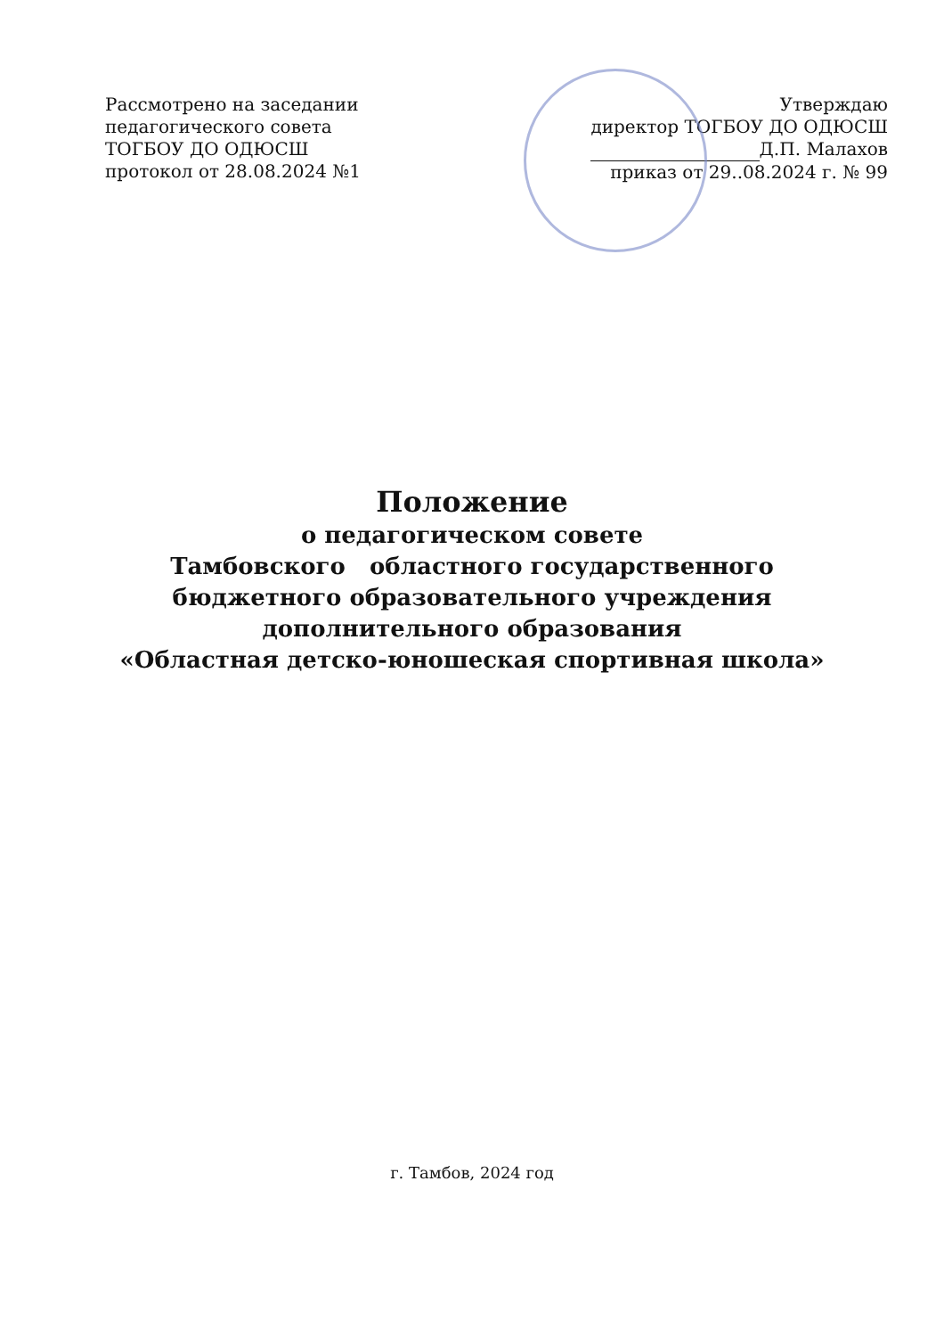Рассмотрено на заседании
педагогического совета
ТОГБОУ ДО ОДЮСШ
протокол от 28.08.2024 №1
Утверждаю
директор ТОГБОУ ДО ОДЮСШ
Д.П. Малахов
приказ от 29..08.2024 г. № 99
Положение
о педагогическом совете
Тамбовского областного государственного
бюджетного образовательного учреждения
дополнительного образования
«Областная детско-юношеская спортивная школа»
г. Тамбов, 2024 год